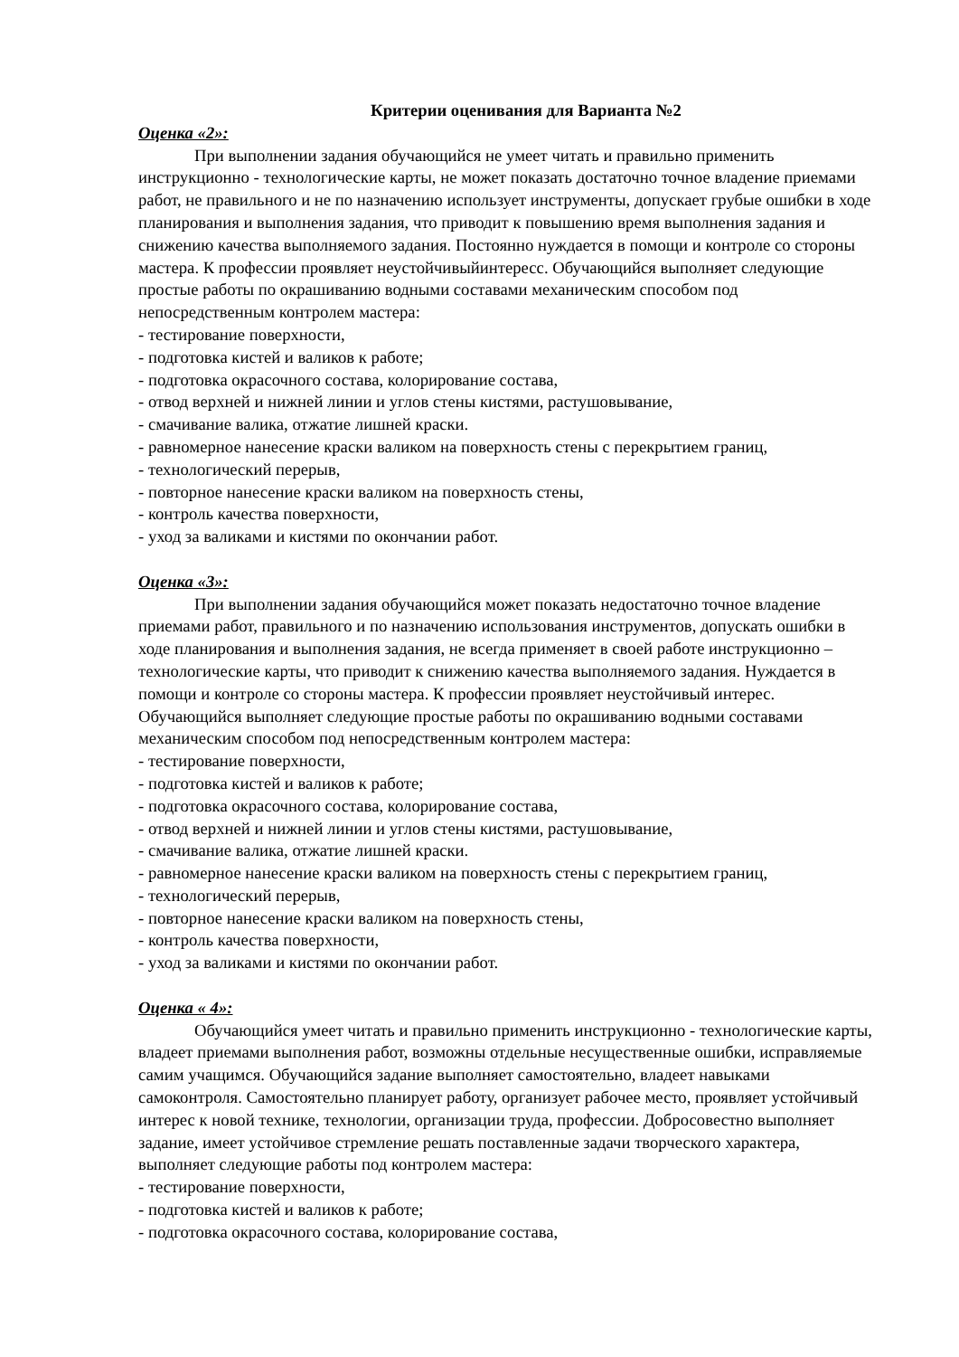Критерии оценивания для Варианта №2
Оценка «2»:
При выполнении задания обучающийся не умеет читать и правильно применить инструкционно - технологические карты, не может показать достаточно точное владение приемами работ, не правильного и не по назначению использует инструменты, допускает грубые ошибки в ходе планирования и выполнения задания, что приводит к повышению время выполнения задания и снижению качества выполняемого задания. Постоянно нуждается в помощи и контроле со стороны мастера. К профессии проявляет неустойчивыйинтересс. Обучающийся выполняет следующие простые работы по окрашиванию водными составами механическим способом под непосредственным контролем мастера:
- тестирование поверхности,
- подготовка кистей и валиков к работе;
- подготовка окрасочного состава, колорирование состава,
- отвод верхней и нижней линии и углов стены кистями, растушовывание,
- смачивание валика, отжатие лишней краски.
- равномерное нанесение краски валиком на поверхность стены с перекрытием границ,
- технологический перерыв,
- повторное нанесение краски валиком на поверхность стены,
- контроль качества поверхности,
- уход за валиками и кистями по окончании работ.
Оценка «3»:
При выполнении задания обучающийся может показать недостаточно точное владение приемами работ, правильного и по назначению использования инструментов, допускать ошибки в ходе планирования и выполнения задания, не всегда применяет в своей работе инструкционно – технологические карты, что приводит к снижению качества выполняемого задания. Нуждается в помощи и контроле со стороны мастера. К профессии проявляет неустойчивый интерес.
Обучающийся выполняет следующие простые работы по окрашиванию водными составами механическим способом под непосредственным контролем мастера:
- тестирование поверхности,
- подготовка кистей и валиков к работе;
- подготовка окрасочного состава, колорирование состава,
- отвод верхней и нижней линии и углов стены кистями, растушовывание,
- смачивание валика, отжатие лишней краски.
- равномерное нанесение краски валиком на поверхность стены с перекрытием границ,
- технологический перерыв,
- повторное нанесение краски валиком на поверхность стены,
- контроль качества поверхности,
- уход за валиками и кистями по окончании работ.
Оценка « 4»:
Обучающийся умеет читать и правильно применить инструкционно - технологические карты, владеет приемами выполнения работ, возможны отдельные несущественные ошибки, исправляемые самим учащимся. Обучающийся задание выполняет самостоятельно, владеет навыками самоконтроля. Самостоятельно планирует работу, организует рабочее место, проявляет устойчивый интерес к новой технике, технологии, организации труда, профессии. Добросовестно выполняет задание, имеет устойчивое стремление решать поставленные задачи творческого характера, выполняет следующие работы под контролем мастера:
- тестирование поверхности,
- подготовка кистей и валиков к работе;
- подготовка окрасочного состава, колорирование состава,